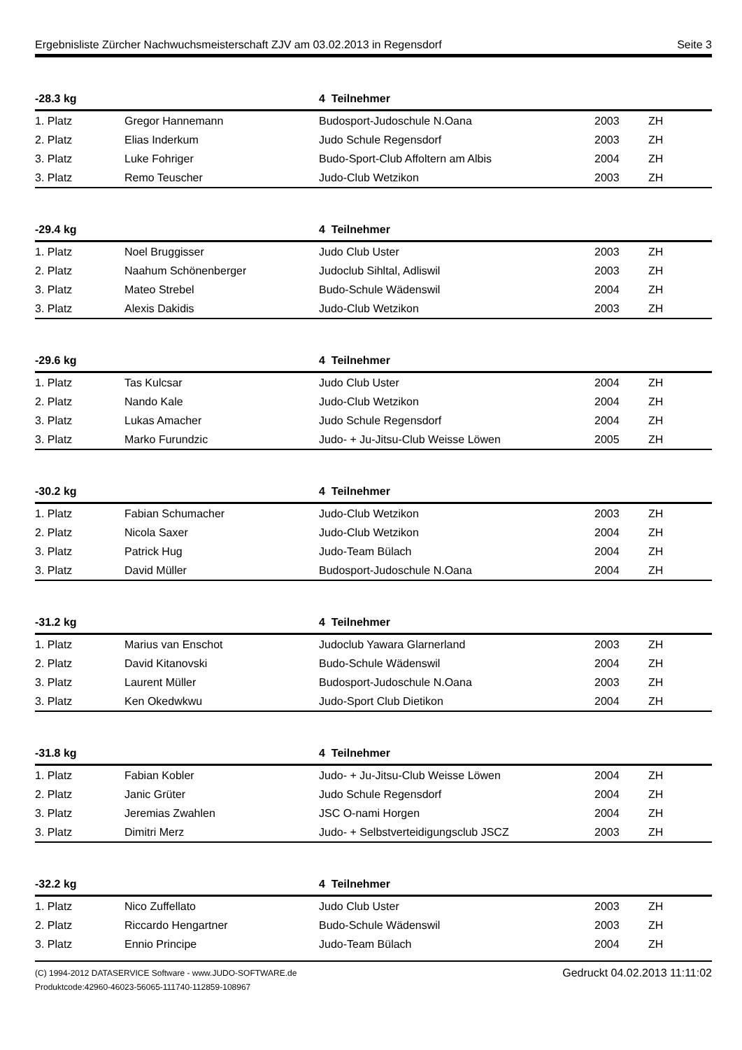Ergebnisliste Zürcher Nachwuchsmeisterschaft ZJV am 03.02.2013 in Regensdorf Seite 3
| -28.3 kg | | 4 Teilnehmer | | |
| --- | --- | --- | --- | --- |
| 1. Platz | Gregor Hannemann | Budosport-Judoschule N.Oana | 2003 | ZH |
| 2. Platz | Elias Inderkum | Judo Schule Regensdorf | 2003 | ZH |
| 3. Platz | Luke Fohriger | Budo-Sport-Club Affoltern am Albis | 2004 | ZH |
| 3. Platz | Remo Teuscher | Judo-Club Wetzikon | 2003 | ZH |
| -29.4 kg | | 4 Teilnehmer | | |
| --- | --- | --- | --- | --- |
| 1. Platz | Noel Bruggisser | Judo Club Uster | 2003 | ZH |
| 2. Platz | Naahum Schönenberger | Judoclub Sihltal, Adliswil | 2003 | ZH |
| 3. Platz | Mateo Strebel | Budo-Schule Wädenswil | 2004 | ZH |
| 3. Platz | Alexis Dakidis | Judo-Club Wetzikon | 2003 | ZH |
| -29.6 kg | | 4 Teilnehmer | | |
| --- | --- | --- | --- | --- |
| 1. Platz | Tas Kulcsar | Judo Club Uster | 2004 | ZH |
| 2. Platz | Nando Kale | Judo-Club Wetzikon | 2004 | ZH |
| 3. Platz | Lukas Amacher | Judo Schule Regensdorf | 2004 | ZH |
| 3. Platz | Marko Furundzic | Judo- + Ju-Jitsu-Club Weisse Löwen | 2005 | ZH |
| -30.2 kg | | 4 Teilnehmer | | |
| --- | --- | --- | --- | --- |
| 1. Platz | Fabian Schumacher | Judo-Club Wetzikon | 2003 | ZH |
| 2. Platz | Nicola Saxer | Judo-Club Wetzikon | 2004 | ZH |
| 3. Platz | Patrick Hug | Judo-Team Bülach | 2004 | ZH |
| 3. Platz | David Müller | Budosport-Judoschule N.Oana | 2004 | ZH |
| -31.2 kg | | 4 Teilnehmer | | |
| --- | --- | --- | --- | --- |
| 1. Platz | Marius van Enschot | Judoclub Yawara Glarnerland | 2003 | ZH |
| 2. Platz | David Kitanovski | Budo-Schule Wädenswil | 2004 | ZH |
| 3. Platz | Laurent Müller | Budosport-Judoschule N.Oana | 2003 | ZH |
| 3. Platz | Ken Okedwkwu | Judo-Sport Club Dietikon | 2004 | ZH |
| -31.8 kg | | 4 Teilnehmer | | |
| --- | --- | --- | --- | --- |
| 1. Platz | Fabian Kobler | Judo- + Ju-Jitsu-Club Weisse Löwen | 2004 | ZH |
| 2. Platz | Janic Grüter | Judo Schule Regensdorf | 2004 | ZH |
| 3. Platz | Jeremias Zwahlen | JSC O-nami Horgen | 2004 | ZH |
| 3. Platz | Dimitri Merz | Judo- + Selbstverteidigungsclub JSCZ | 2003 | ZH |
| -32.2 kg | | 4 Teilnehmer | | |
| --- | --- | --- | --- | --- |
| 1. Platz | Nico Zuffellato | Judo Club Uster | 2003 | ZH |
| 2. Platz | Riccardo Hengartner | Budo-Schule Wädenswil | 2003 | ZH |
| 3. Platz | Ennio Principe | Judo-Team Bülach | 2004 | ZH |
(C) 1994-2012 DATASERVICE Software - www.JUDO-SOFTWARE.de
Produktcode:42960-46023-56065-111740-112859-108967
Gedruckt 04.02.2013 11:11:02